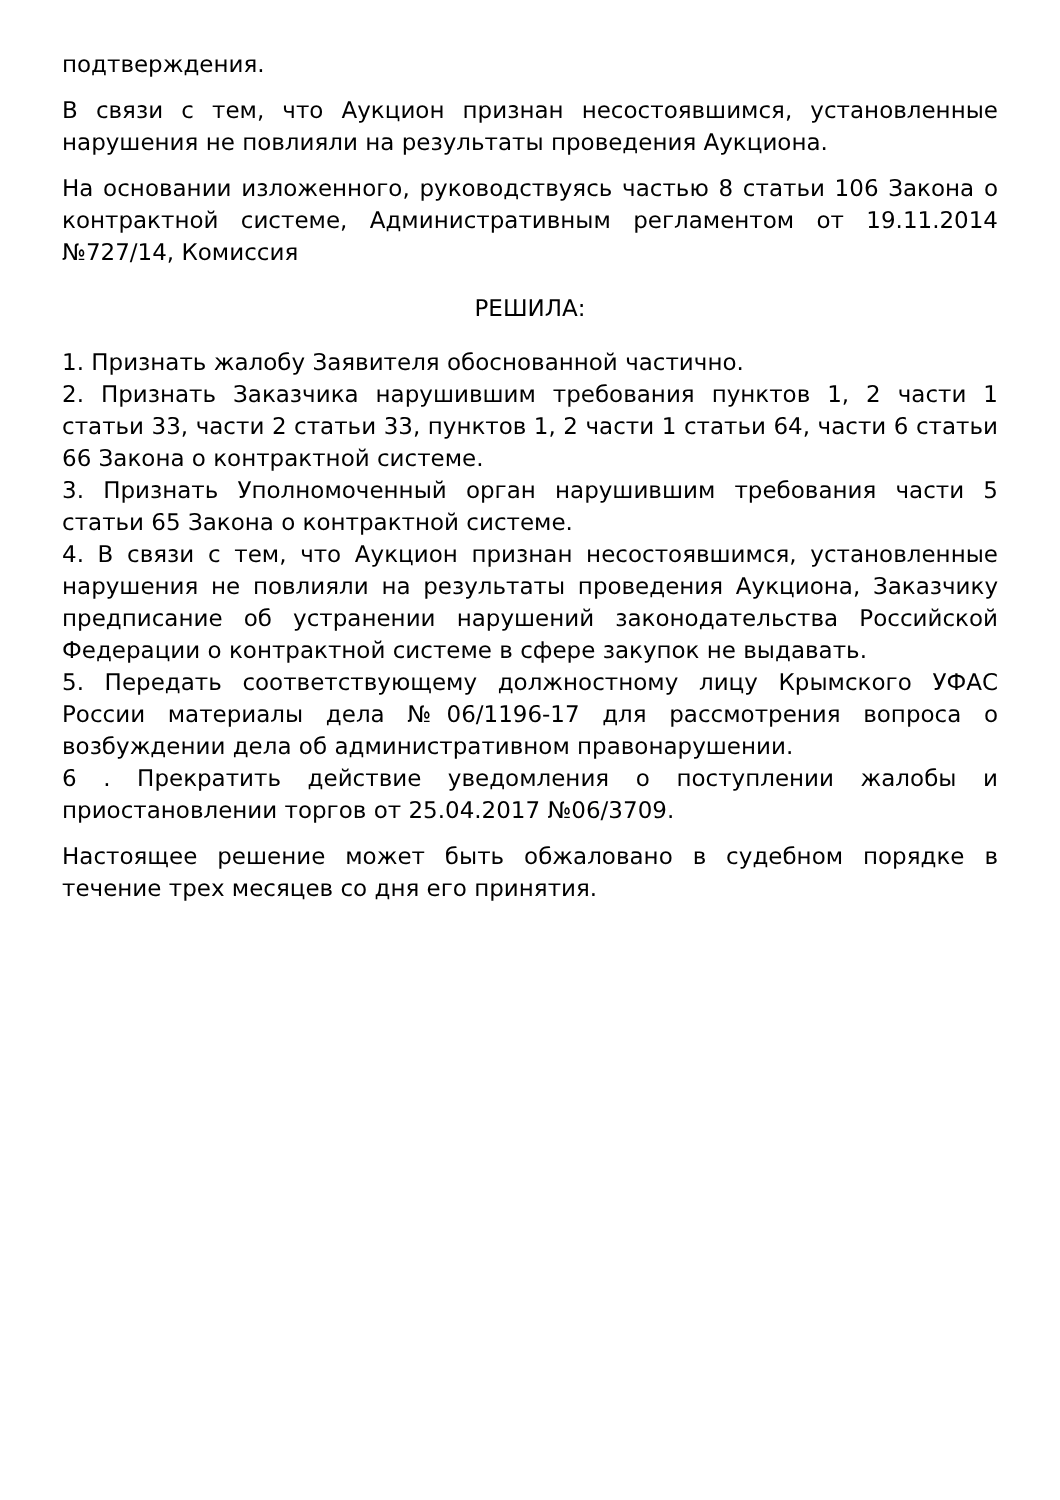подтверждения.
В связи с тем, что Аукцион признан несостоявшимся, установленные нарушения не повлияли на результаты проведения Аукциона.
На основании изложенного, руководствуясь частью 8 статьи 106 Закона о контрактной системе, Административным регламентом от 19.11.2014 №727/14, Комиссия
РЕШИЛА:
1. Признать жалобу Заявителя обоснованной частично.
2. Признать Заказчика нарушившим требования пунктов 1, 2 части 1 статьи 33, части 2 статьи 33, пунктов 1, 2 части 1 статьи 64, части 6 статьи 66 Закона о контрактной системе.
3. Признать Уполномоченный орган нарушившим требования части 5 статьи 65 Закона о контрактной системе.
4. В связи с тем, что Аукцион признан несостоявшимся, установленные нарушения не повлияли на результаты проведения Аукциона, Заказчику предписание об устранении нарушений законодательства Российской Федерации о контрактной системе в сфере закупок не выдавать.
5. Передать соответствующему должностному лицу Крымского УФАС России материалы дела №06/1196-17 для рассмотрения вопроса о возбуждении дела об административном правонарушении.
6 . Прекратить действие уведомления о поступлении жалобы и приостановлении торгов от 25.04.2017 №06/3709.
Настоящее решение может быть обжаловано в судебном порядке в течение трех месяцев со дня его принятия.